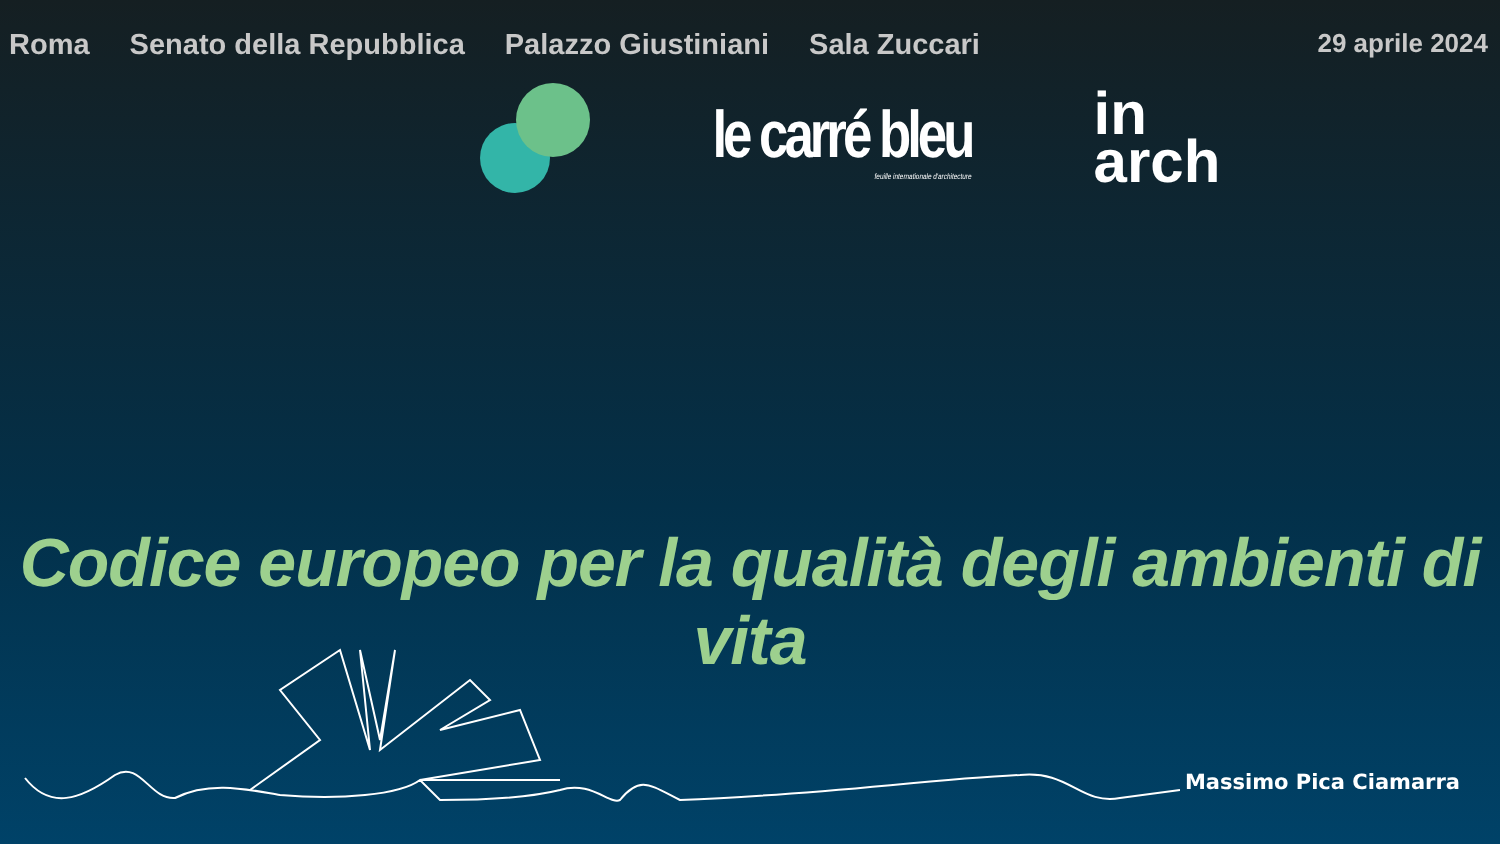Roma Senato della Repubblica Palazzo Giustiniani Sala Zuccari 29 aprile 2024
le carré bleu
feuille internationale d'architecture
in
arch
Codice europeo per la qualità degli ambienti di vita
Massimo Pica Ciamarra